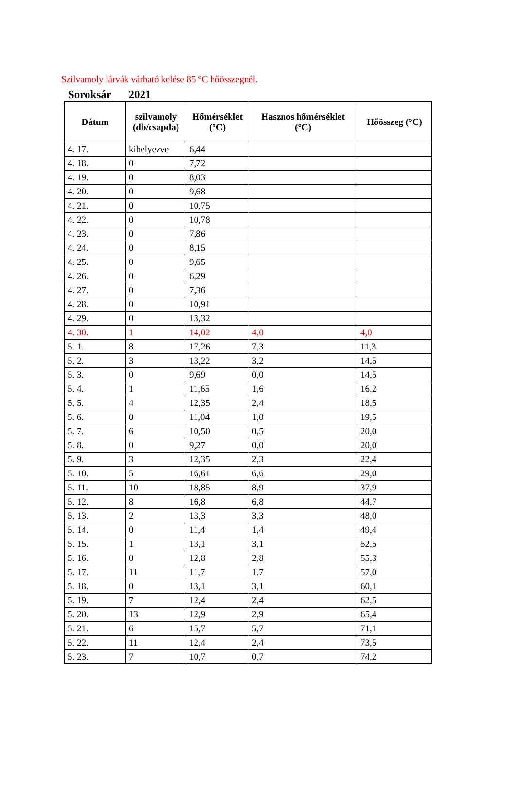Szilvamoly lárvák várható kelése 85 °C hőösszegnél.
Soroksár 2021
| Dátum | szilvamoly (db/csapda) | Hőmérséklet (°C) | Hasznos hőmérséklet (°C) | Hőösszeg (°C) |
| --- | --- | --- | --- | --- |
| 4. 17. | kihelyezve | 6,44 | | |
| 4. 18. | 0 | 7,72 | | |
| 4. 19. | 0 | 8,03 | | |
| 4. 20. | 0 | 9,68 | | |
| 4. 21. | 0 | 10,75 | | |
| 4. 22. | 0 | 10,78 | | |
| 4. 23. | 0 | 7,86 | | |
| 4. 24. | 0 | 8,15 | | |
| 4. 25. | 0 | 9,65 | | |
| 4. 26. | 0 | 6,29 | | |
| 4. 27. | 0 | 7,36 | | |
| 4. 28. | 0 | 10,91 | | |
| 4. 29. | 0 | 13,32 | | |
| 4. 30. | 1 | 14,02 | 4,0 | 4,0 |
| 5. 1. | 8 | 17,26 | 7,3 | 11,3 |
| 5. 2. | 3 | 13,22 | 3,2 | 14,5 |
| 5. 3. | 0 | 9,69 | 0,0 | 14,5 |
| 5. 4. | 1 | 11,65 | 1,6 | 16,2 |
| 5. 5. | 4 | 12,35 | 2,4 | 18,5 |
| 5. 6. | 0 | 11,04 | 1,0 | 19,5 |
| 5. 7. | 6 | 10,50 | 0,5 | 20,0 |
| 5. 8. | 0 | 9,27 | 0,0 | 20,0 |
| 5. 9. | 3 | 12,35 | 2,3 | 22,4 |
| 5. 10. | 5 | 16,61 | 6,6 | 29,0 |
| 5. 11. | 10 | 18,85 | 8,9 | 37,9 |
| 5. 12. | 8 | 16,8 | 6,8 | 44,7 |
| 5. 13. | 2 | 13,3 | 3,3 | 48,0 |
| 5. 14. | 0 | 11,4 | 1,4 | 49,4 |
| 5. 15. | 1 | 13,1 | 3,1 | 52,5 |
| 5. 16. | 0 | 12,8 | 2,8 | 55,3 |
| 5. 17. | 11 | 11,7 | 1,7 | 57,0 |
| 5. 18. | 0 | 13,1 | 3,1 | 60,1 |
| 5. 19. | 7 | 12,4 | 2,4 | 62,5 |
| 5. 20. | 13 | 12,9 | 2,9 | 65,4 |
| 5. 21. | 6 | 15,7 | 5,7 | 71,1 |
| 5. 22. | 11 | 12,4 | 2,4 | 73,5 |
| 5. 23. | 7 | 10,7 | 0,7 | 74,2 |